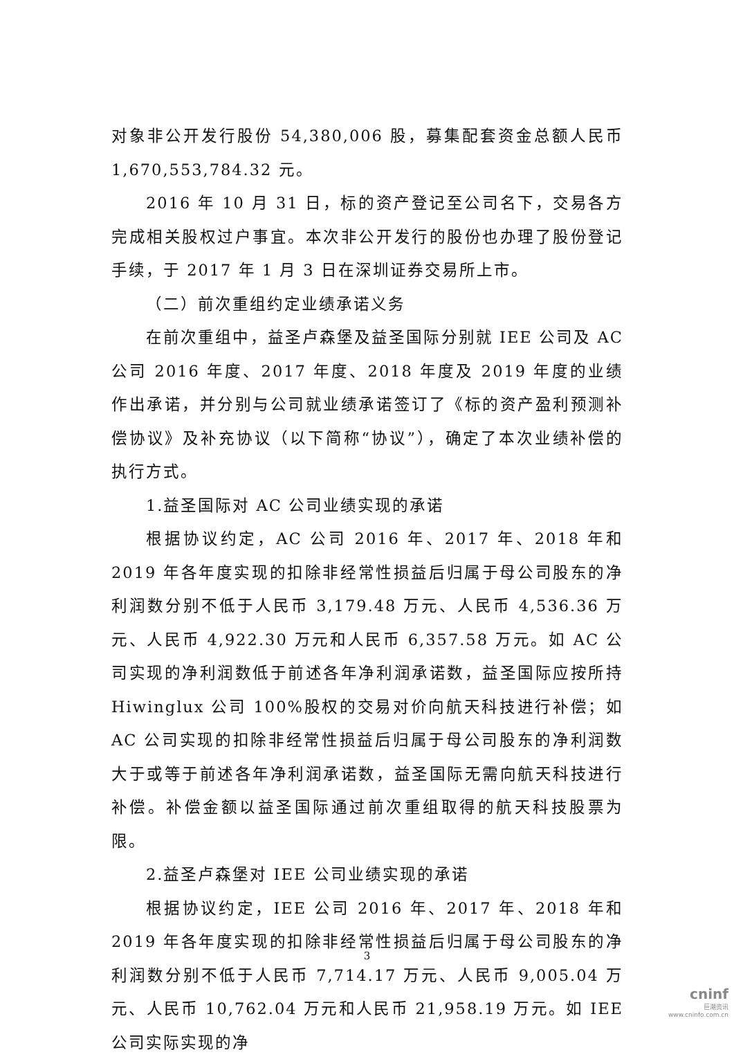对象非公开发行股份 54,380,006 股，募集配套资金总额人民币 1,670,553,784.32 元。
2016 年 10 月 31 日，标的资产登记至公司名下，交易各方完成相关股权过户事宜。本次非公开发行的股份也办理了股份登记手续，于 2017 年 1 月 3 日在深圳证券交易所上市。
（二）前次重组约定业绩承诺义务
在前次重组中，益圣卢森堡及益圣国际分别就 IEE 公司及 AC 公司 2016 年度、2017 年度、2018 年度及 2019 年度的业绩作出承诺，并分别与公司就业绩承诺签订了《标的资产盈利预测补偿协议》及补充协议（以下简称“协议”），确定了本次业绩补偿的执行方式。
1.益圣国际对 AC 公司业绩实现的承诺
根据协议约定，AC 公司 2016 年、2017 年、2018 年和 2019 年各年度实现的扣除非经常性损益后归属于母公司股东的净利润数分别不低于人民币 3,179.48 万元、人民币 4,536.36 万元、人民币 4,922.30 万元和人民币 6,357.58 万元。如 AC 公司实现的净利润数低于前述各年净利润承诺数，益圣国际应按所持 Hiwinglux 公司 100%股权的交易对价向航天科技进行补偿；如 AC 公司实现的扣除非经常性损益后归属于母公司股东的净利润数大于或等于前述各年净利润承诺数，益圣国际无需向航天科技进行补偿。补偿金额以益圣国际通过前次重组取得的航天科技股票为限。
2.益圣卢森堡对 IEE 公司业绩实现的承诺
根据协议约定，IEE 公司 2016 年、2017 年、2018 年和 2019 年各年度实现的扣除非经常性损益后归属于母公司股东的净利润数分别不低于人民币 7,714.17 万元、人民币 9,005.04 万元、人民币 10,762.04 万元和人民币 21,958.19 万元。如 IEE 公司实际实现的净
3
cninf
巨潮资讯
www.cninfo.com.cn